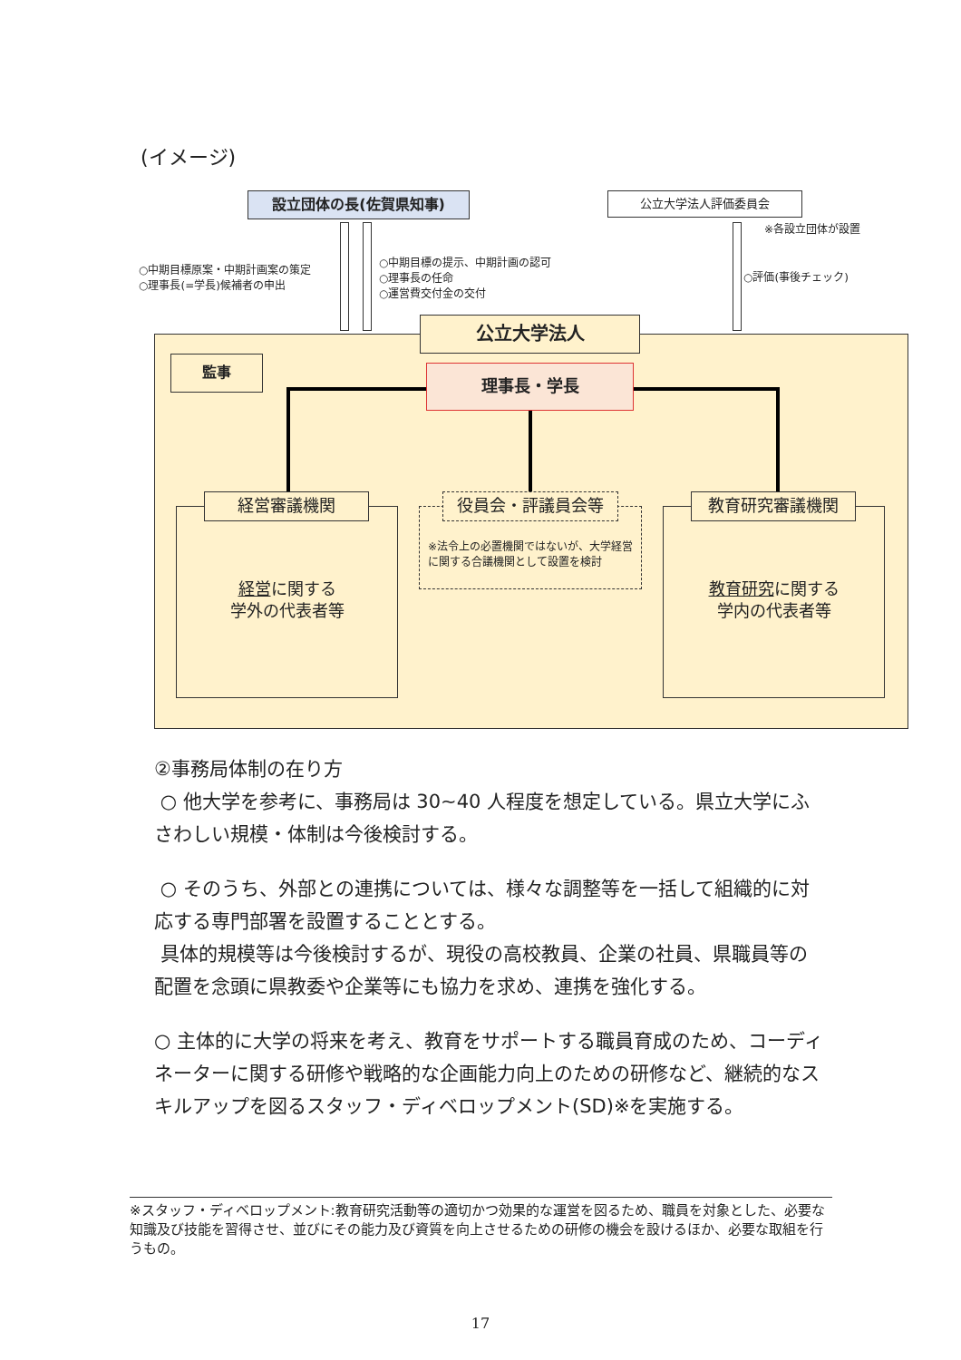(イメージ)
設立団体の長(佐賀県知事) 公立大学法人評価委員会
※各設立団体が設置
○中期目標原案・中期計画案の策定
○理事長(=学長)候補者の申出
○中期目標の提示、中期計画の認可
○理事長の任命
○運営費交付金の交付
○評価(事後チェック)
公立大学法人
監事
理事長・学長
経営審議機関
経営に関する
学外の代表者等
役員会・評議員会等
※法令上の必置機関ではないが、大学経営に関する合議機関として設置を検討
教育研究審議機関
教育研究に関する
学内の代表者等
②事務局体制の在り方
○ 他大学を参考に、事務局は 30~40 人程度を想定している。県立大学にふさわしい規模・体制は今後検討する。
○ そのうち、外部との連携については、様々な調整等を一括して組織的に対応する専門部署を設置することとする。
具体的規模等は今後検討するが、現役の高校教員、企業の社員、県職員等の配置を念頭に県教委や企業等にも協力を求め、連携を強化する。
○ 主体的に大学の将来を考え、教育をサポートする職員育成のため、コーディネーターに関する研修や戦略的な企画能力向上のための研修など、継続的なスキルアップを図るスタッフ・ディベロップメント(SD)※を実施する。
※スタッフ・ディベロップメント:教育研究活動等の適切かつ効果的な運営を図るため、職員を対象とした、必要な知識及び技能を習得させ、並びにその能力及び資質を向上させるための研修の機会を設けるほか、必要な取組を行うもの。
17